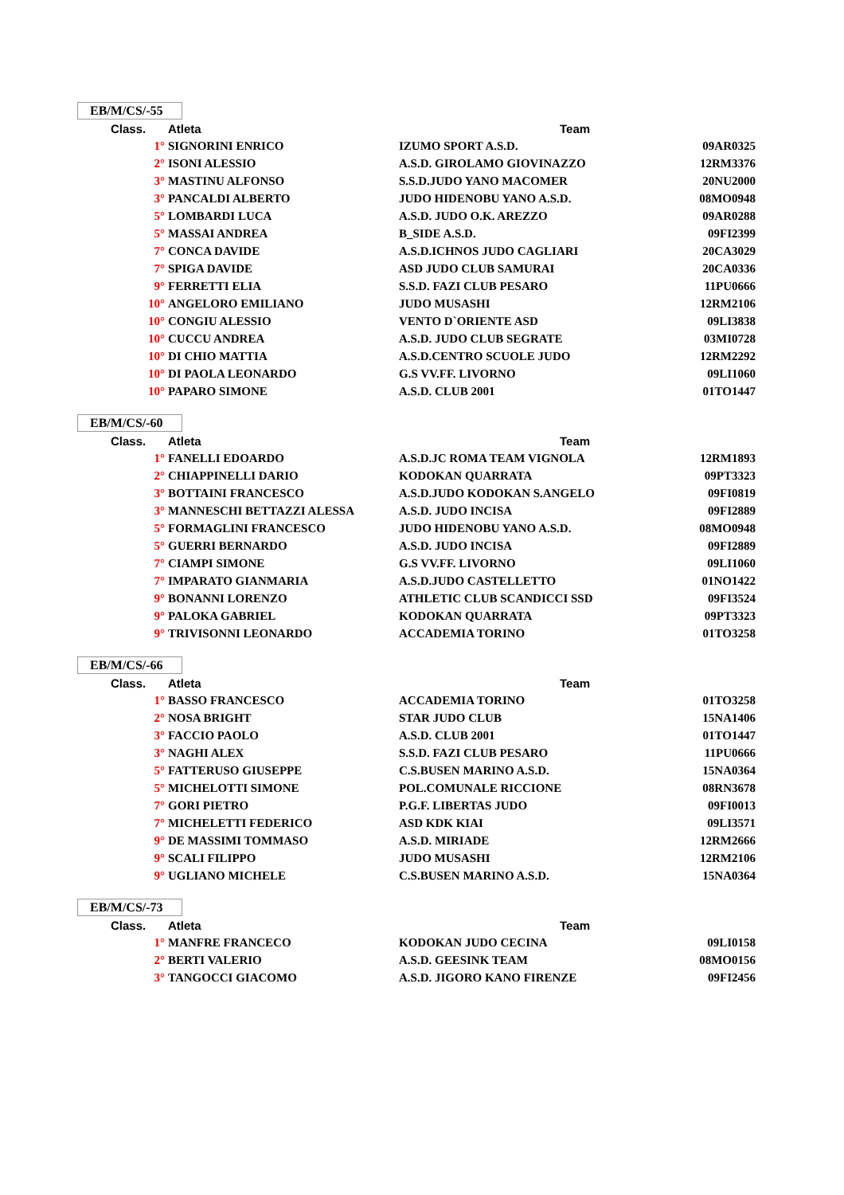EB/M/CS/-55
| Class. | Atleta | Team | |
| --- | --- | --- | --- |
| 1° | SIGNORINI ENRICO | IZUMO SPORT A.S.D. | 09AR0325 |
| 2° | ISONI ALESSIO | A.S.D. GIROLAMO GIOVINAZZO | 12RM3376 |
| 3° | MASTINU ALFONSO | S.S.D.JUDO YANO MACOMER | 20NU2000 |
| 3° | PANCALDI ALBERTO | JUDO HIDENOBU YANO A.S.D. | 08MO0948 |
| 5° | LOMBARDI LUCA | A.S.D. JUDO O.K. AREZZO | 09AR0288 |
| 5° | MASSAI ANDREA | B_SIDE A.S.D. | 09FI2399 |
| 7° | CONCA DAVIDE | A.S.D.ICHNOS JUDO CAGLIARI | 20CA3029 |
| 7° | SPIGA DAVIDE | ASD JUDO CLUB SAMURAI | 20CA0336 |
| 9° | FERRETTI ELIA | S.S.D. FAZI CLUB PESARO | 11PU0666 |
| 10° | ANGELORO EMILIANO | JUDO MUSASHI | 12RM2106 |
| 10° | CONGIU ALESSIO | VENTO D`ORIENTE ASD | 09LI3838 |
| 10° | CUCCU ANDREA | A.S.D. JUDO CLUB SEGRATE | 03MI0728 |
| 10° | DI CHIO MATTIA | A.S.D.CENTRO SCUOLE JUDO | 12RM2292 |
| 10° | DI PAOLA LEONARDO | G.S VV.FF. LIVORNO | 09LI1060 |
| 10° | PAPARO SIMONE | A.S.D. CLUB 2001 | 01TO1447 |
EB/M/CS/-60
| Class. | Atleta | Team | |
| --- | --- | --- | --- |
| 1° | FANELLI EDOARDO | A.S.D.JC ROMA TEAM VIGNOLA | 12RM1893 |
| 2° | CHIAPPINELLI DARIO | KODOKAN QUARRATA | 09PT3323 |
| 3° | BOTTAINI FRANCESCO | A.S.D.JUDO KODOKAN S.ANGELO | 09FI0819 |
| 3° | MANNESCHI BETTAZZI ALESSA | A.S.D. JUDO INCISA | 09FI2889 |
| 5° | FORMAGLINI FRANCESCO | JUDO HIDENOBU YANO A.S.D. | 08MO0948 |
| 5° | GUERRI BERNARDO | A.S.D. JUDO INCISA | 09FI2889 |
| 7° | CIAMPI SIMONE | G.S VV.FF. LIVORNO | 09LI1060 |
| 7° | IMPARATO GIANMARIA | A.S.D.JUDO CASTELLETTO | 01NO1422 |
| 9° | BONANNI LORENZO | ATHLETIC CLUB SCANDICCI SSD | 09FI3524 |
| 9° | PALOKA GABRIEL | KODOKAN QUARRATA | 09PT3323 |
| 9° | TRIVISONNI LEONARDO | ACCADEMIA TORINO | 01TO3258 |
EB/M/CS/-66
| Class. | Atleta | Team | |
| --- | --- | --- | --- |
| 1° | BASSO FRANCESCO | ACCADEMIA TORINO | 01TO3258 |
| 2° | NOSA BRIGHT | STAR JUDO CLUB | 15NA1406 |
| 3° | FACCIO PAOLO | A.S.D. CLUB 2001 | 01TO1447 |
| 3° | NAGHI ALEX | S.S.D. FAZI CLUB PESARO | 11PU0666 |
| 5° | FATTERUSO GIUSEPPE | C.S.BUSEN MARINO A.S.D. | 15NA0364 |
| 5° | MICHELOTTI SIMONE | POL.COMUNALE RICCIONE | 08RN3678 |
| 7° | GORI PIETRO | P.G.F. LIBERTAS JUDO | 09FI0013 |
| 7° | MICHELETTI FEDERICO | ASD KDK KIAI | 09LI3571 |
| 9° | DE MASSIMI TOMMASO | A.S.D. MIRIADE | 12RM2666 |
| 9° | SCALI FILIPPO | JUDO MUSASHI | 12RM2106 |
| 9° | UGLIANO MICHELE | C.S.BUSEN MARINO A.S.D. | 15NA0364 |
EB/M/CS/-73
| Class. | Atleta | Team | |
| --- | --- | --- | --- |
| 1° | MANFRE FRANCECO | KODOKAN JUDO CECINA | 09LI0158 |
| 2° | BERTI VALERIO | A.S.D. GEESINK TEAM | 08MO0156 |
| 3° | TANGOCCI GIACOMO | A.S.D. JIGORO KANO FIRENZE | 09FI2456 |